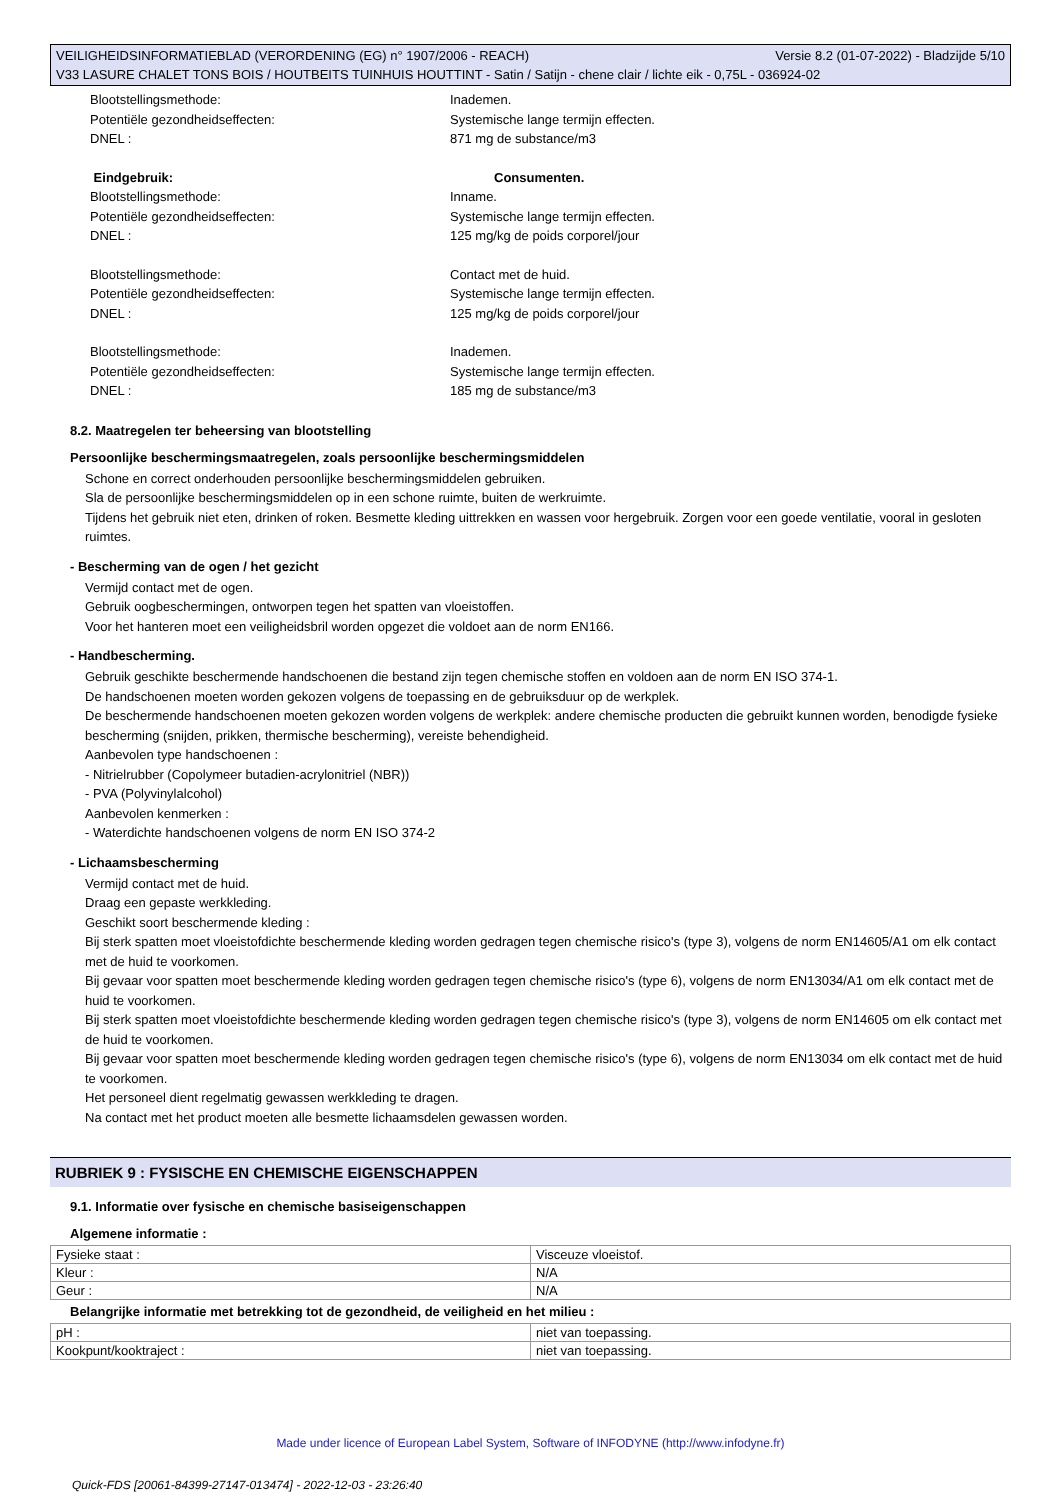Versie 8.2 (01-07-2022) - Bladzijde 5/10 VEILIGHEIDSINFORMATIEBLAD (VERORDENING (EG) n° 1907/2006 - REACH)
V33 LASURE CHALET TONS BOIS / HOUTBEITS TUINHUIS HOUTTINT - Satin / Satijn - chene clair / lichte eik - 0,75L - 036924-02
Blootstellingsmethode:
Inademen.
Potentiële gezondheidseffecten:
Systemische lange termijn effecten.
DNEL :
871 mg de substance/m3
Eindgebruik:
Consumenten.
Blootstellingsmethode:
Inname.
Potentiële gezondheidseffecten:
Systemische lange termijn effecten.
DNEL :
125 mg/kg de poids corporel/jour
Blootstellingsmethode:
Contact met de huid.
Potentiële gezondheidseffecten:
Systemische lange termijn effecten.
DNEL :
125 mg/kg de poids corporel/jour
Blootstellingsmethode:
Inademen.
Potentiële gezondheidseffecten:
Systemische lange termijn effecten.
DNEL :
185 mg de substance/m3
8.2. Maatregelen ter beheersing van blootstelling
Persoonlijke beschermingsmaatregelen, zoals persoonlijke beschermingsmiddelen
Schone en correct onderhouden persoonlijke beschermingsmiddelen gebruiken.
Sla de persoonlijke beschermingsmiddelen op in een schone ruimte, buiten de werkruimte.
Tijdens het gebruik niet eten, drinken of roken. Besmette kleding uittrekken en wassen voor hergebruik. Zorgen voor een goede ventilatie, vooral in gesloten ruimtes.
- Bescherming van de ogen / het gezicht
Vermijd contact met de ogen.
Gebruik oogbeschermingen, ontworpen tegen het spatten van vloeistoffen.
Voor het hanteren moet een veiligheidsbril worden opgezet die voldoet aan de norm EN166.
- Handbescherming.
Gebruik geschikte beschermende handschoenen die bestand zijn tegen chemische stoffen en voldoen aan de norm EN ISO 374-1.
De handschoenen moeten worden gekozen volgens de toepassing en de gebruiksduur op de werkplek.
De beschermende handschoenen moeten gekozen worden volgens de werkplek: andere chemische producten die gebruikt kunnen worden, benodigde fysieke bescherming (snijden, prikken, thermische bescherming), vereiste behendigheid.
Aanbevolen type handschoenen :
- Nitrielrubber (Copolymeer butadien-acrylonitriel (NBR))
- PVA (Polyvinylalcohol)
Aanbevolen kenmerken :
- Waterdichte handschoenen volgens de norm EN ISO 374-2
- Lichaamsbescherming
Vermijd contact met de huid.
Draag een gepaste werkkleding.
Geschikt soort beschermende kleding :
Bij sterk spatten moet vloeistofdichte beschermende kleding worden gedragen tegen chemische risico's (type 3), volgens de norm EN14605/A1 om elk contact met de huid te voorkomen.
Bij gevaar voor spatten moet beschermende kleding worden gedragen tegen chemische risico's (type 6), volgens de norm EN13034/A1 om elk contact met de huid te voorkomen.
Bij sterk spatten moet vloeistofdichte beschermende kleding worden gedragen tegen chemische risico's (type 3), volgens de norm EN14605 om elk contact met de huid te voorkomen.
Bij gevaar voor spatten moet beschermende kleding worden gedragen tegen chemische risico's (type 6), volgens de norm EN13034 om elk contact met de huid te voorkomen.
Het personeel dient regelmatig gewassen werkkleding te dragen.
Na contact met het product moeten alle besmette lichaamsdelen gewassen worden.
RUBRIEK 9 : FYSISCHE EN CHEMISCHE EIGENSCHAPPEN
9.1. Informatie over fysische en chemische basiseigenschappen
Algemene informatie :
| Fysieke staat : | Visceuze vloeistof. |
| Kleur : | N/A |
| Geur : | N/A |
Belangrijke informatie met betrekking tot de gezondheid, de veiligheid en het milieu :
| pH : | niet van toepassing. |
| Kookpunt/kooktraject : | niet van toepassing. |
Made under licence of European Label System, Software of INFODYNE (http://www.infodyne.fr)
Quick-FDS [20061-84399-27147-013474] - 2022-12-03 - 23:26:40